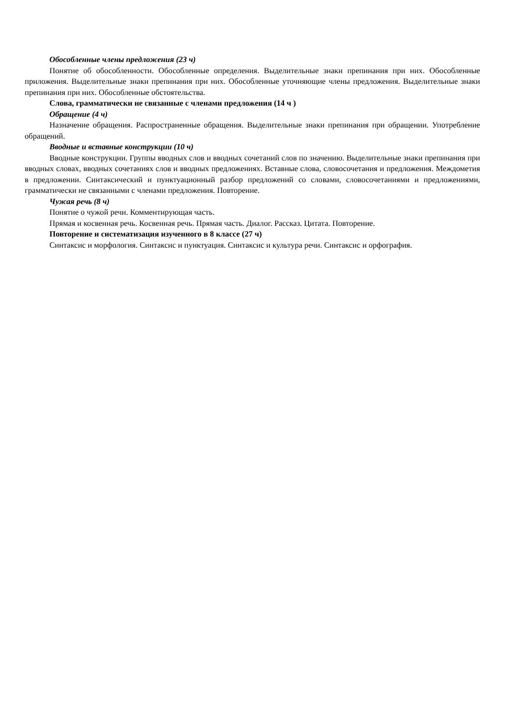Обособленные члены предложения (23 ч)
Понятие об обособленности. Обособленные определения. Выделительные знаки препинания при них. Обособленные приложения. Выделительные знаки препинания при них. Обособленные уточняющие члены предложения. Выделительные знаки препинания при них. Обособленные обстоятельства.
Слова, грамматически не связанные с членами предложения (14 ч )
Обращение (4 ч)
Назначение обращения. Распространенные обращения. Выделительные знаки препинания при обращении. Употребление обращений.
Вводные и вставные конструкции (10 ч)
Вводные конструкции. Группы вводных слов и вводных сочетаний слов по значению. Выделительные знаки препинания при вводных словах, вводных сочетаниях слов и вводных предложениях. Вставные слова, словосочетания и предложения. Междометия в предложении. Синтаксический и пунктуационный разбор предложений со словами, словосочетаниями и предложениями, грамматически не связанными с членами предложения. Повторение.
Чужая речь (8 ч)
Понятие о чужой речи. Комментирующая часть.
Прямая и косвенная речь. Косвенная речь. Прямая часть. Диалог. Рассказ. Цитата. Повторение.
Повторение и систематизация изученного в 8 классе (27 ч)
Синтаксис и морфология. Синтаксис и пунктуация. Синтаксис и культура речи. Синтаксис и орфография.